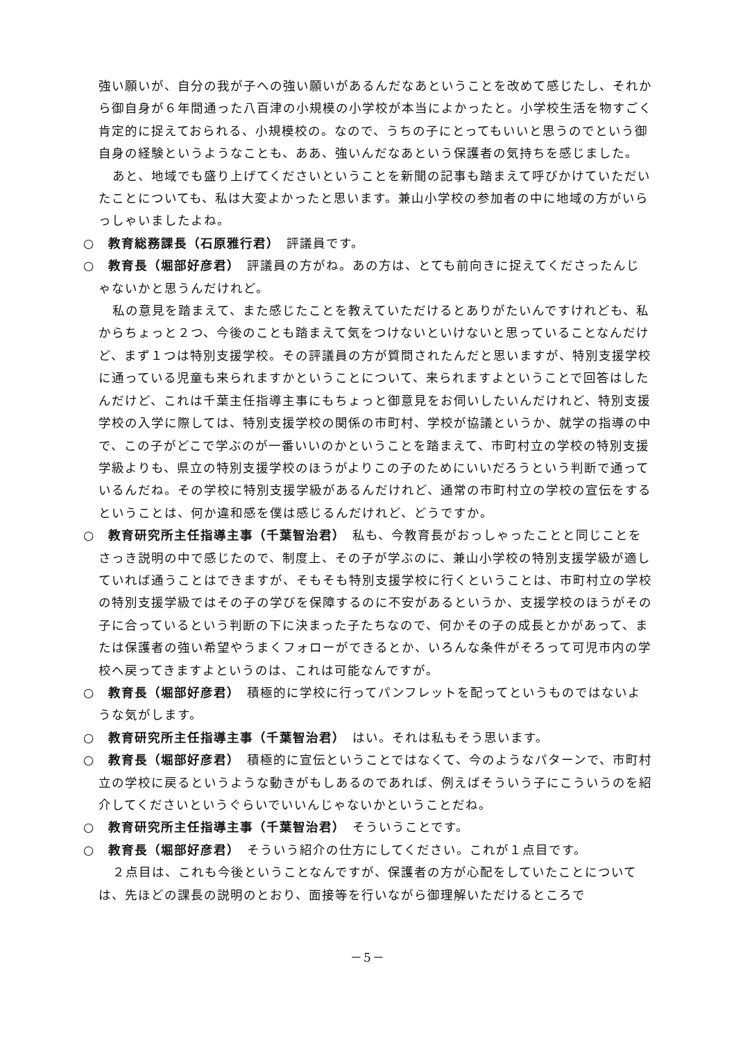強い願いが、自分の我が子への強い願いがあるんだなあということを改めて感じたし、それから御自身が６年間通った八百津の小規模の小学校が本当によかったと。小学校生活を物すごく肯定的に捉えておられる、小規模校の。なので、うちの子にとってもいいと思うのでという御自身の経験というようなことも、ああ、強いんだなあという保護者の気持ちを感じました。
あと、地域でも盛り上げてくださいということを新聞の記事も踏まえて呼びかけていただいたことについても、私は大変よかったと思います。兼山小学校の参加者の中に地域の方がいらっしゃいましたよね。
○　教育総務課長（石原雅行君）　評議員です。
○　教育長（堀部好彦君）　評議員の方がね。あの方は、とても前向きに捉えてくださったんじゃないかと思うんだけれど。
私の意見を踏まえて、また感じたことを教えていただけるとありがたいんですけれども、私からちょっと２つ、今後のことも踏まえて気をつけないといけないと思っていることなんだけど、まず１つは特別支援学校。その評議員の方が質問されたんだと思いますが、特別支援学校に通っている児童も来られますかということについて、来られますよということで回答はしたんだけど、これは千葉主任指導主事にもちょっと御意見をお伺いしたいんだけれど、特別支援学校の入学に際しては、特別支援学校の関係の市町村、学校が協議というか、就学の指導の中で、この子がどこで学ぶのが一番いいのかということを踏まえて、市町村立の学校の特別支援学級よりも、県立の特別支援学校のほうがよりこの子のためにいいだろうという判断で通っているんだね。その学校に特別支援学級があるんだけれど、通常の市町村立の学校の宣伝をするということは、何か違和感を僕は感じるんだけれど、どうですか。
○　教育研究所主任指導主事（千葉智治君）　私も、今教育長がおっしゃったことと同じことをさっき説明の中で感じたので、制度上、その子が学ぶのに、兼山小学校の特別支援学級が適していれば通うことはできますが、そもそも特別支援学校に行くということは、市町村立の学校の特別支援学級ではその子の学びを保障するのに不安があるというか、支援学校のほうがその子に合っているという判断の下に決まった子たちなので、何かその子の成長とかがあって、または保護者の強い希望やうまくフォローができるとか、いろんな条件がそろって可児市内の学校へ戻ってきますよというのは、これは可能なんですが。
○　教育長（堀部好彦君）　積極的に学校に行ってパンフレットを配ってというものではないような気がします。
○　教育研究所主任指導主事（千葉智治君）　はい。それは私もそう思います。
○　教育長（堀部好彦君）　積極的に宣伝ということではなくて、今のようなパターンで、市町村立の学校に戻るというような動きがもしあるのであれば、例えばそういう子にこういうのを紹介してくださいというぐらいでいいんじゃないかということだね。
○　教育研究所主任指導主事（千葉智治君）　そういうことです。
○　教育長（堀部好彦君）　そういう紹介の仕方にしてください。これが１点目です。
２点目は、これも今後ということなんですが、保護者の方が心配をしていたことについては、先ほどの課長の説明のとおり、面接等を行いながら御理解いただけるところで
－5－